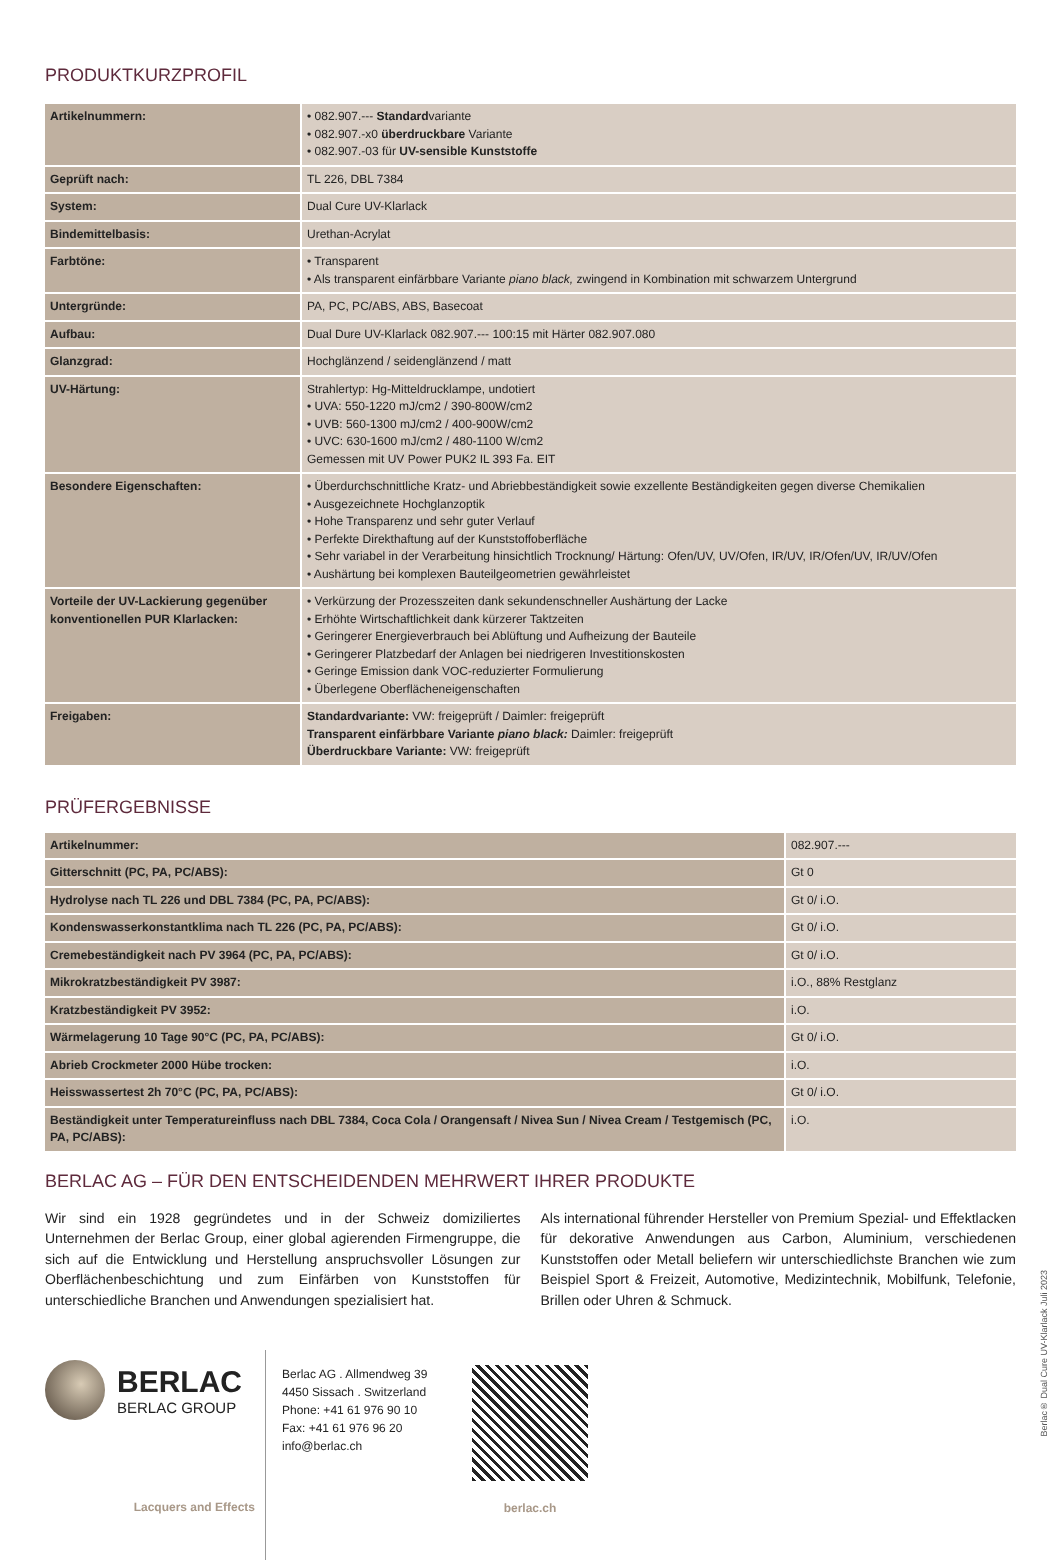PRODUKTKURZPROFIL
| Artikelnummern: | • 082.907.--- Standard variante • 082.907.-x0 überdruckbare Variante • 082.907.-03 für UV-sensible Kunststoffe |
| Geprüft nach: | TL 226, DBL 7384 |
| System: | Dual Cure UV-Klarlack |
| Bindemittelbasis: | Urethan-Acrylat |
| Farbtöne: | • Transparent • Als transparent einfärbbare Variante piano black, zwingend in Kombination mit schwarzem Untergrund |
| Untergründe: | PA, PC, PC/ABS, ABS, Basecoat |
| Aufbau: | Dual Dure UV-Klarlack 082.907.--- 100:15 mit Härter 082.907.080 |
| Glanzgrad: | Hochglänzend / seidenglänzend / matt |
| UV-Härtung: | Strahlertyp: Hg-Mitteldrucklampe, undotiert • UVA: 550-1220 mJ/cm2 / 390-800W/cm2 • UVB: 560-1300 mJ/cm2 / 400-900W/cm2 • UVC: 630-1600 mJ/cm2 / 480-1100 W/cm2 Gemessen mit UV Power PUK2 IL 393 Fa. EIT |
| Besondere Eigenschaften: | • Überdurchschnittliche Kratz- und Abriebbeständigkeit sowie exzellente Beständigkeiten gegen diverse Chemikalien • Ausgezeichnete Hochglanzoptik • Hohe Transparenz und sehr guter Verlauf • Perfekte Direkthaftung auf der Kunststoffoberfläche • Sehr variabel in der Verarbeitung hinsichtlich Trocknung/ Härtung: Ofen/UV, UV/Ofen, IR/UV, IR/Ofen/UV, IR/UV/Ofen • Aushärtung bei komplexen Bauteilgeometrien gewährleistet |
| Vorteile der UV-Lackierung gegenüber konventionellen PUR Klarlacken: | • Verkürzung der Prozesszeiten dank sekundenschneller Aushärtung der Lacke • Erhöhte Wirtschaftlichkeit dank kürzerer Taktzeiten • Geringerer Energieverbrauch bei Ablüftung und Aufheizung der Bauteile • Geringerer Platzbedarf der Anlagen bei niedrigeren Investitionskosten • Geringe Emission dank VOC-reduzierter Formulierung • Überlegene Oberflächeneigenschaften |
| Freigaben: | Standardvariante: VW: freigeprüft / Daimler: freigeprüft Transparent einfärbbare Variante piano black: Daimler: freigeprüft Überdruckbare Variante: VW: freigeprüft |
PRÜFERGEBNISSE
| Artikelnummer: | 082.907.--- |
| Gitterschnitt (PC, PA, PC/ABS): | Gt 0 |
| Hydrolyse nach TL 226 und DBL 7384 (PC, PA, PC/ABS): | Gt 0/ i.O. |
| Kondenswasserkonstantklima nach TL 226 (PC, PA, PC/ABS): | Gt 0/ i.O. |
| Cremebeständigkeit nach PV 3964 (PC, PA, PC/ABS): | Gt 0/ i.O. |
| Mikrokratzbeständigkeit PV 3987: | i.O., 88% Restglanz |
| Kratzbeständigkeit PV 3952: | i.O. |
| Wärmelagerung 10 Tage 90°C (PC, PA, PC/ABS): | Gt 0/ i.O. |
| Abrieb Crockmeter 2000 Hübe trocken: | i.O. |
| Heisswassertest 2h 70°C (PC, PA, PC/ABS): | Gt 0/ i.O. |
| Beständigkeit unter Temperatureinfluss nach DBL 7384, Coca Cola / Orangensaft / Nivea Sun / Nivea Cream / Testgemisch (PC, PA, PC/ABS): | i.O. |
BERLAC AG – FÜR DEN ENTSCHEIDENDEN MEHRWERT IHRER PRODUKTE
Wir sind ein 1928 gegründetes und in der Schweiz domiziliertes Unternehmen der Berlac Group, einer global agierenden Firmengruppe, die sich auf die Entwicklung und Herstellung anspruchsvoller Lösungen zur Oberflächenbeschichtung und zum Einfärben von Kunststoffen für unterschiedliche Branchen und Anwendungen spezialisiert hat.
Als international führender Hersteller von Premium Spezial- und Effektlacken für dekorative Anwendungen aus Carbon, Aluminium, verschiedenen Kunststoffen oder Metall beliefern wir unterschiedlichste Branchen wie zum Beispiel Sport & Freizeit, Automotive, Medizintechnik, Mobilfunk, Telefonie, Brillen oder Uhren & Schmuck.
BERLAC
BERLAC GROUP
Lacquers and Effects
Berlac AG . Allmendweg 39
4450 Sissach . Switzerland
Phone: +41 61 976 90 10
Fax: +41 61 976 96 20
info@berlac.ch
berlac.ch
Berlac® Dual Cure UV-Klarlack Juli 2023